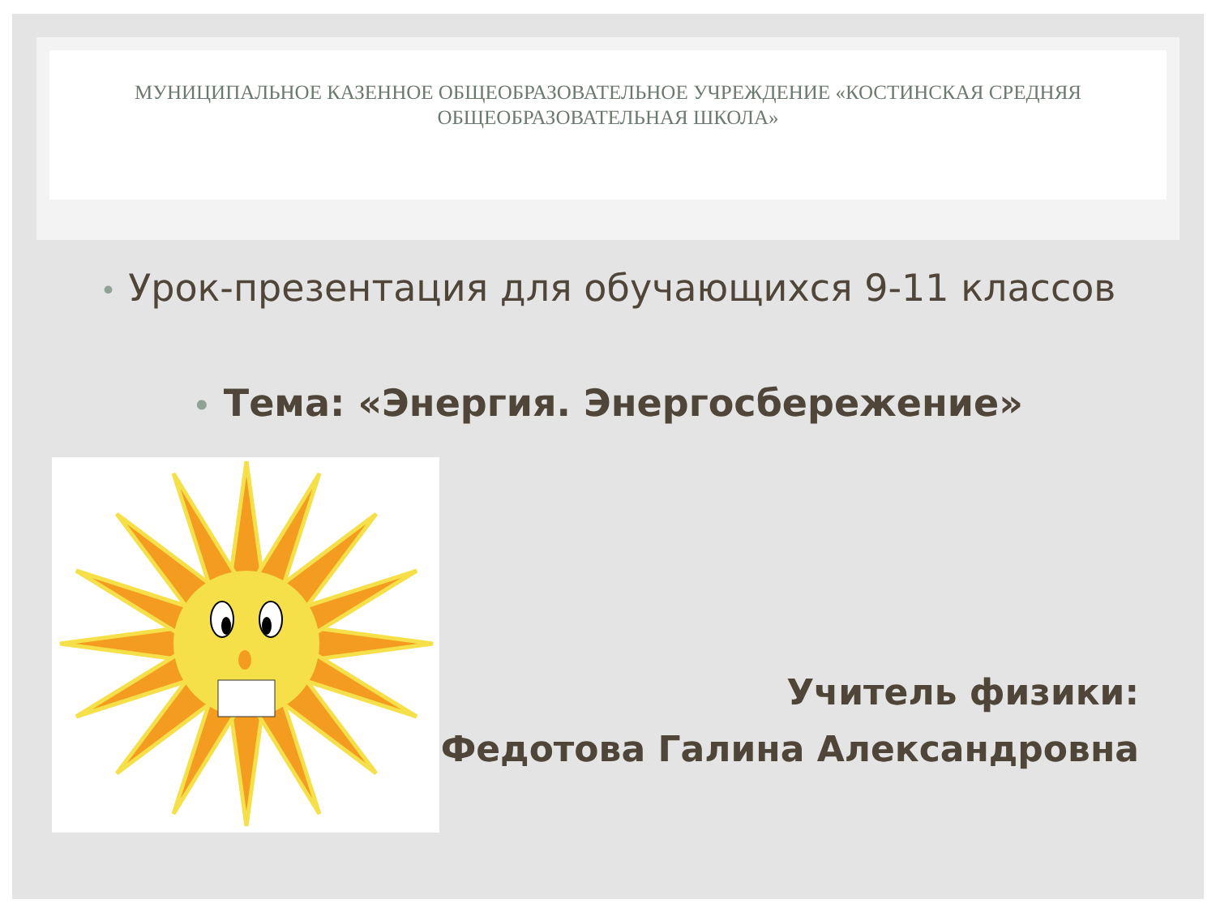МУНИЦИПАЛЬНОЕ КАЗЕННОЕ ОБЩЕОБРАЗОВАТЕЛЬНОЕ УЧРЕЖДЕНИЕ «КОСТИНСКАЯ СРЕДНЯЯ ОБЩЕОБРАЗОВАТЕЛЬНАЯ ШКОЛА»
• Урок-презентация для обучающихся 9-11 классов
• Тема: «Энергия. Энергосбережение»
Учитель физики:
Федотова Галина Александровна